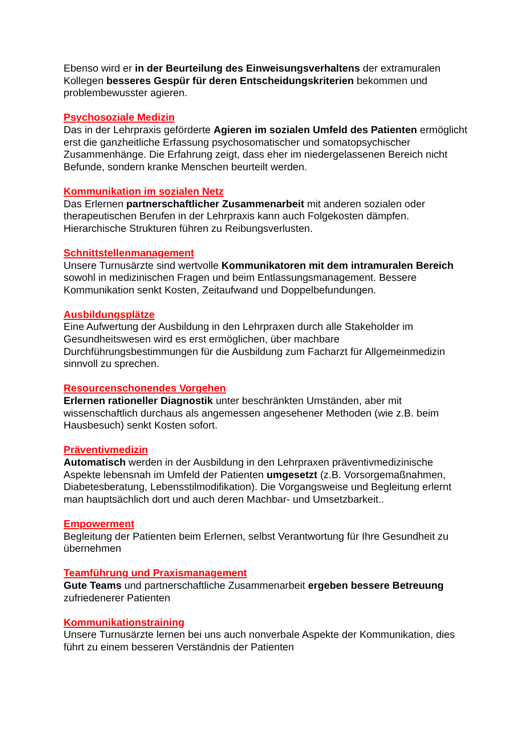Ebenso wird er in der Beurteilung des Einweisungsverhaltens der extramuralen Kollegen besseres Gespür für deren Entscheidungskriterien bekommen und problembewusster agieren.
Psychosoziale Medizin
Das in der Lehrpraxis geförderte Agieren im sozialen Umfeld des Patienten ermöglicht erst die ganzheitliche Erfassung psychosomatischer und somatopsychischer Zusammenhänge. Die Erfahrung zeigt, dass eher im niedergelassenen Bereich nicht Befunde, sondern kranke Menschen beurteilt werden.
Kommunikation im sozialen Netz
Das Erlernen partnerschaftlicher Zusammenarbeit mit anderen sozialen oder therapeutischen Berufen in der Lehrpraxis kann auch Folgekosten dämpfen. Hierarchische Strukturen führen zu Reibungsverlusten.
Schnittstellenmanagement
Unsere Turnusärzte sind wertvolle Kommunikatoren mit dem intramuralen Bereich sowohl in medizinischen Fragen und beim Entlassungsmanagement. Bessere Kommunikation senkt Kosten, Zeitaufwand und Doppelbefundungen.
Ausbildungsplätze
Eine Aufwertung der Ausbildung in den Lehrpraxen durch alle Stakeholder im Gesundheitswesen wird es erst ermöglichen, über machbare Durchführungsbestimmungen für die Ausbildung zum Facharzt für Allgemeinmedizin sinnvoll zu sprechen.
Resourcenschonendes Vorgehen
Erlernen rationeller Diagnostik unter beschränkten Umständen, aber mit wissenschaftlich durchaus als angemessen angesehener Methoden (wie z.B. beim Hausbesuch) senkt Kosten sofort.
Präventivmedizin
Automatisch werden in der Ausbildung in den Lehrpraxen präventivmedizinische Aspekte lebensnah im Umfeld der Patienten umgesetzt (z.B. Vorsorgemaßnahmen, Diabetesberatung, Lebensstilmodifikation). Die Vorgangsweise und Begleitung erlernt man hauptsächlich dort und auch deren Machbar- und Umsetzbarkeit..
Empowerment
Begleitung der Patienten beim Erlernen, selbst Verantwortung für Ihre Gesundheit zu übernehmen
Teamführung und Praxismanagement
Gute Teams und partnerschaftliche Zusammenarbeit ergeben bessere Betreuung zufriedenerer Patienten
Kommunikationstraining
Unsere Turnusärzte lernen bei uns auch nonverbale Aspekte der Kommunikation, dies führt zu einem besseren Verständnis der Patienten